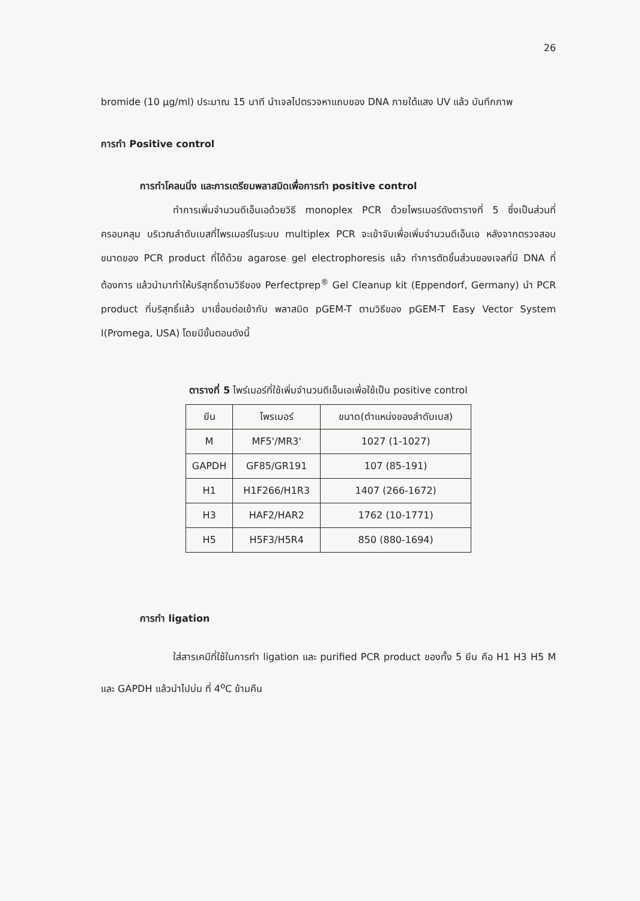26
bromide (10 µg/ml) ประมาณ 15 นาที นำเจลไปตรวจหาแถบของ DNA ภายใต้แสง UV แล้ว บันทึกภาพ
การทำ Positive control
การทำโคลนนิ่ง และการเตรียมพลาสมิดเพื่อการทำ positive control
ทำการเพิ่มจำนวนดีเอ็นเอด้วยวิธี monoplex PCR ด้วยไพรเมอร์ดังตารางที่ 5 ซึ่งเป็นส่วนที่ครอบคลุม บริเวณลำดับเบสที่ไพรเมอร์ในระบบ multiplex PCR จะเข้าจับเพื่อเพิ่มจำนวนดีเอ็นเอ หลังจากตรวจสอบขนาดของ PCR product ที่ได้ด้วย agarose gel electrophoresis แล้ว ทำการตัดชิ้นส่วนของเจลที่มี DNA ที่ต้องการ แล้วนำมาทำให้บริสุทธิ์ตามวิธีของ Perfectprep<sup>®</sup> Gel Cleanup kit (Eppendorf, Germany) นำ PCR product ที่บริสุทธิ์แล้ว มาเชื่อมต่อเข้ากับ พลาสมิด pGEM-T ตามวิธีของ pGEM-T Easy Vector System I(Promega, USA) โดยมีขั้นตอนดังนี้
ตารางที่ 5 ไพร์เมอร์ที่ใช้เพิ่มจำนวนดีเอ็นเอเพื่อใช้เป็น positive control
| ยีน | ไพรเมอร์ | ขนาด(ตำแหน่งของลำดับเบส) |
| --- | --- | --- |
| M | MF5'/MR3' | 1027 (1-1027) |
| GAPDH | GF85/GR191 | 107 (85-191) |
| H1 | H1F266/H1R3 | 1407 (266-1672) |
| H3 | HAF2/HAR2 | 1762 (10-1771) |
| H5 | H5F3/H5R4 | 850 (880-1694) |
การทำ ligation
ใส่สารเคมีที่ใช้ในการทำ ligation และ purified PCR product ของทั้ง 5 ยีน คือ H1 H3 H5 M และ GAPDH แล้วนำไปบ่ม ที่ 4<sup>o</sup>C ข้ามคืน